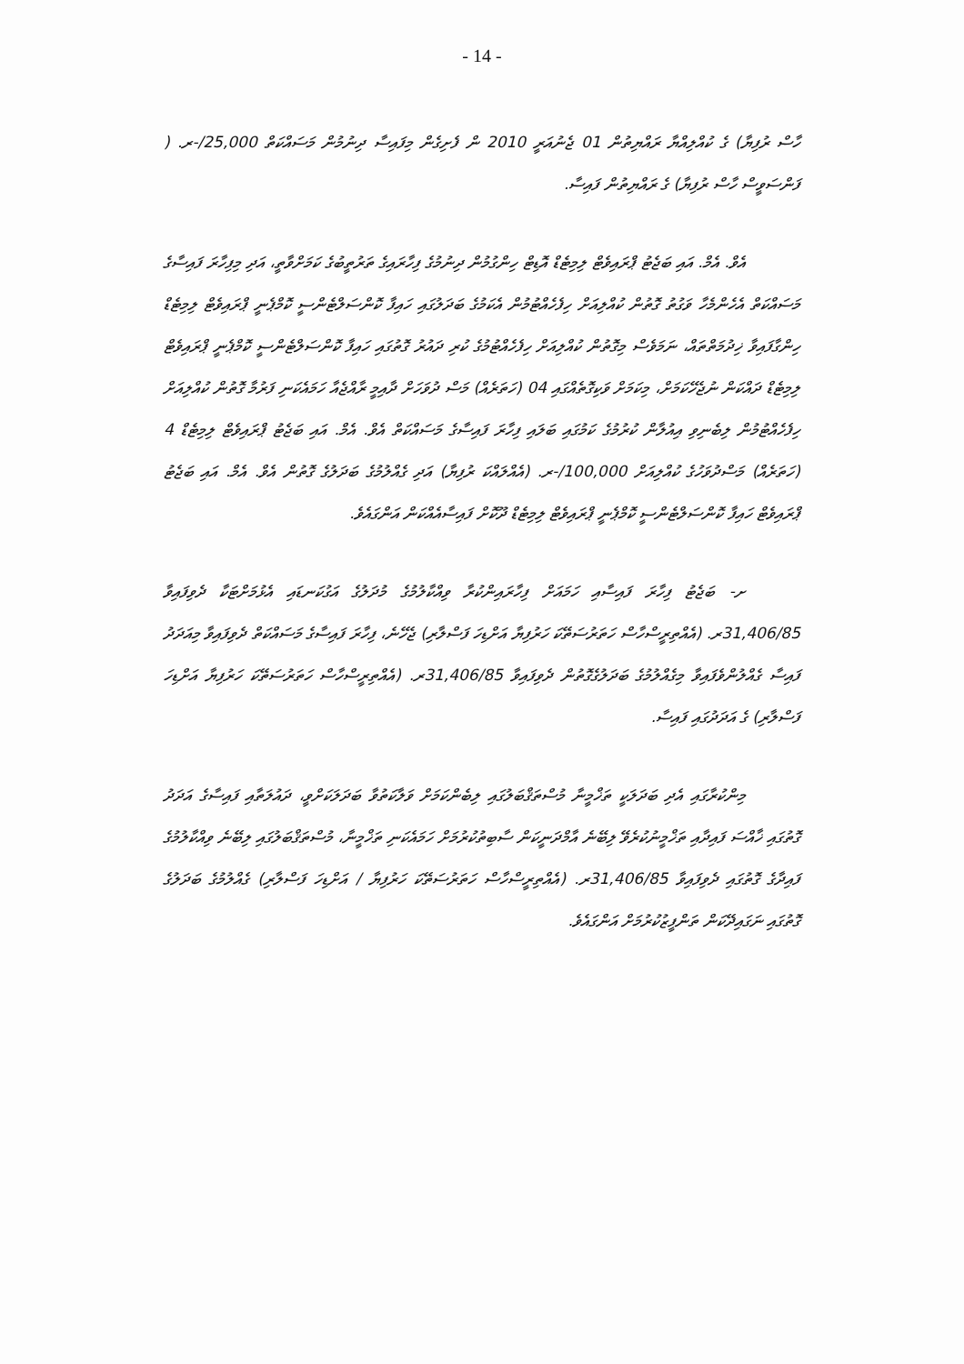- 14 -
ހާސް ރުފިޔާ) ގެ ކުއްލިއްޔާ ރައްޔިތުން 01 ޖެނުއަރީ 2010 ން ފެށިގެން މިފައިސާ ދިނުމުން މަސައްކަތް 25,000/-ރ. ( ފަންސަވީސް ހާސް ރުފިޔާ) ގެ ރައްޔިތުން ފައިސާ.
އެވް. އެމް. އައި ބަޖެޓު ޕްރައިވެޓް ލިމިޓެޑް އޮޑިޓް ހިންގުމުން ދިނުމުގެ ފިހާރައިގެ ތަރުތީބުގެ ކަމަށްވާތީ، އަދި މިފިހާރަ ފައިސާގެ މަސައްކަތް އެހެންމެހާ ވަގުތު ގޮތުން ކުއްލިއަށް ހިފެހެއްޓުމުން އެކަމުގެ ބަދަލުގައި ހައިފާ ކޮންސަލްޓެންސީ ކޮމްޕެނީ ޕްރައިވެޓް ލިމިޓެޑް ހިންގާފައިވާ ޚިދުމަތްތައް، ނަމަވެސް މިގޮތުން ކުއްލިއަށް ހިފެހެއްޓުމުގެ ކުރި ދައުރު ގޮތުގައި ހައިފާ ކޮންސަލްޓެންސީ ކޮމްޕެނީ ޕްރައިވެޓް ލިމިޓެޑް ދައްކަން ނުޖެހޭކަމަށް، މިކަމަށް ވަކިގޮތެއްގައި 04 (ހަތަރެއް) މަސް ދުވަހަށް ދާއިމީ ރާއްޖެއާ ހަމައެކަނި ފަރުމާ ގޮތުން ކުއްލިއަށް ހިފެހެއްޓުމުން ލިބެނިވި އިއުލާން ކުރުމުގެ ކަމުގައި ބަލައި ފިހާރަ ފައިސާގެ މަސައްކަތް އެވް. އެމް. އައި ބަޖެޓު ޕްރައިވެޓް ލިމިޓެޑް 4 (ހަތަރެއް) މަސްދުވަހުގެ ކުއްލިއަށް 100,000/-ރ. (އެއްލައްކަ ރުފިޔާ) އަދި ގެއްލުމުގެ ބަދަލުގެ ގޮތުން އެވް. އެމް. އައި ބަޖެޓު ޕްރައިވެޓް ހައިފާ ކޮންސަލްޓެންސީ ކޮމްޕެނީ ޕްރައިވެޓް ލިމިޓެޑް ދޫކޮށް ފައިސާއެއްކަން އަންގައެވެ.
ށ- ބަޖެޓު ފިހާރަ ފައިސާއި ހަމައަށް ފިހާރައިންކުރާ ވިއްކާލުމުގެ މުދަލުގެ އަގުކަނޑައި އެޅުމަށްޓަކާ ދެވިފައިވާ 31,406/85ރ. (އެއްތިރީސްހާސް ހަތަރުސަތޭކަ ހަރުފިޔާ އަށްޑިހަ ފަސްލާރި) ޖެހޭނެ، ފިހާރަ ފައިސާގެ މަސައްކަތް ދެވިފައިވާ މިއަދަދު ފައިސާ ގެއްލުންވެފައިވާ މިގެއްލުމުގެ ބަދަލުގެގޮތުން ދެވިފައިވާ 31,406/85ރ. (އެއްތިރީސްހާސް ހަތަރުސަތޭކަ ހަރުފިޔާ އަށްޑިހަ ފަސްލާރި) ގެ އަދަދުގައި ފައިސާ.
މިންކުރާގައި އެދި ބަދަލަކީ ތަޚްމީނާ މުސްތަޤްބަލުގައި ލިބެންކަމަށް ވަލާކަތުވާ ބަދަލަކަށްވީ، ދައުލަތާއި ފައިސާގެ އަދަދު ގޮތުގައި ޚާއްސަ ފައިދާއި ތަޚްމީނުކުރެވޭ ލިބޭނެ އާމްދަނީކަން ސާބިތުކުރުމަށް ހަމައެކަނި ތަޚްމީނާ، މުސްތަޤްބަލުގައި ލިބޭނެ ވިއްކާލުމުގެ ފައިދާގެ ގޮތުގައި ދެވިފައިވާ 31,406/85ރ. (އެއްތިރީސްހާސް ހަތަރުސަތޭކަ ހަރުފިޔާ / އަށްޑިހަ ފަސްލާރި) ގެއްލުމުގެ ބަދަލުގެ ގޮތުގައި ނަގައިދޭކަން ތަންފީޒުކުރުމަށް އަންގައެވެ.